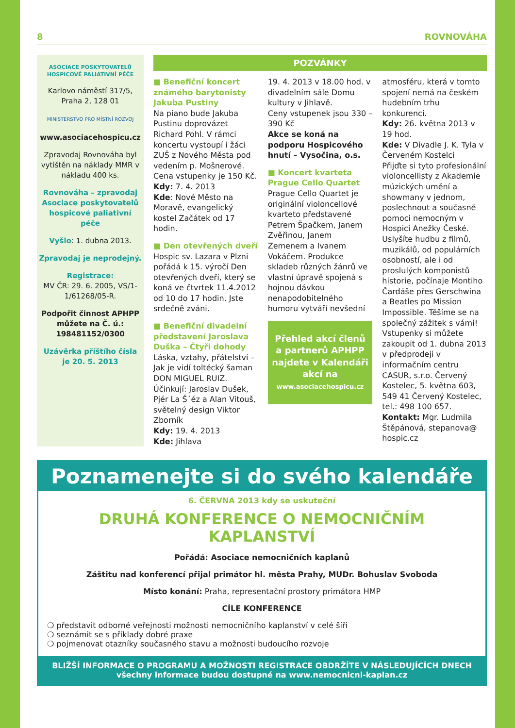8 ROVNOVÁHA
ASOCIACE POSKYTOVATELŮ HOSPICOVÉ PALIATIVNÍ PÉČE
Karlovo náměstí 317/5,
Praha 2, 128 01
MINISTERSTVO PRO MÍSTNÍ ROZVOJ
www.asociacehospicu.cz
Zpravodaj Rovnováha byl vytištěn na náklady MMR v nákladu 400 ks.
Rovnováha – zpravodaj Asociace poskytovatelů hospicové paliativní péče
Vyšlo: 1. dubna 2013.
Zpravodaj je neprodejný.
Registrace:
MV ČR: 29. 6. 2005, VS/1-1/61268/05-R.
Podpořit činnost APHPP můžete na Č. ú.: 198481152/0300
Uzávěrka příštího čísla je 20. 5. 2013
POZVÁNKY
■ Benefiční koncert známého barytonisty Jakuba Pustiny
Na piano bude Jakuba Pustinu doprovázet Richard Pohl. V rámci koncertu vystoupí i žáci ZUŠ z Nového Města pod vedením p. Mošnerové. Cena vstupenky je 150 Kč.
Kdy: 7. 4. 2013
Kde: Nové Město na Moravě, evangelický kostel Začátek od 17 hodin.
■ Den otevřených dveří
Hospic sv. Lazara v Plzni pořádá k 15. výročí Den otevřených dveří, který se koná ve čtvrtek 11.4.2012 od 10 do 17 hodin. Jste srdečně zváni.
■ Benefiční divadelní představení Jaroslava Duška – Čtyři dohody
Láska, vztahy, přátelství – Jak je vidí toltécký šaman DON MIGUEL RUIZ. Účinkují: Jaroslav Dušek, Pjér La Š´éz a Alan Vitouš, světelný design Viktor Zborník
Kdy: 19. 4. 2013
Kde: Jihlava
19. 4. 2013 v 18.00 hod. v divadelním sále Domu kultury v Jihlavě.
Ceny vstupenek jsou 330 – 390 Kč
Akce se koná na podporu Hospicového hnutí – Vysočina, o.s.
■ Koncert kvarteta Prague Cello Quartet
Prague Cello Quartet je originální violoncellové kvarteto představené Petrem Špačkem, Janem Zvěřinou, Janem Zemenem a Ivanem Vokáčem. Produkce skladeb různých žánrů ve vlastní úpravě spojená s hojnou dávkou nenapodobitelného humoru vytváří nevšední
Přehled akcí členů a partnerů APHPP najdete v Kalendáři akcí na
www.asociacehospicu.cz
atmosféru, která v tomto spojení nemá na českém hudebním trhu konkurenci.
Kdy: 26. května 2013 v 19 hod.
Kde: V Divadle J. K. Tyla v Červeném Kostelci
Přijďte si tyto profesionální violoncellisty z Akademie múzických umění a showmany v jednom, poslechnout a současně pomoci nemocným v Hospici Anežky České. Uslyšíte hudbu z filmů, muzikálů, od populárních osobností, ale i od proslulých komponistů historie, počínaje Montiho Čardáše přes Gerschwina a Beatles po Mission Impossible. Těšíme se na společný zážitek s vámi!
Vstupenky si můžete zakoupit od 1. dubna 2013 v předprodeji v informačním centru CASUR, s.r.o. Červený Kostelec, 5. května 603, 549 41 Červený Kostelec, tel.: 498 100 657.
Kontakt: Mgr. Ludmila Štěpánová, stepanova@ hospic.cz
Poznamenejte si do svého kalendáře
6. ČERVNA 2013 kdy se uskuteční
DRUHÁ KONFERENCE O NEMOCNIČNÍM KAPLANSTVÍ
Pořádá: Asociace nemocničních kaplanů
Záštitu nad konferencí přijal primátor hl. města Prahy, MUDr. Bohuslav Svoboda
Místo konání: Praha, representační prostory primátora HMP
CÍLE KONFERENCE
❍ představit odborné veřejnosti možnosti nemocničního kaplanství v celé šíři
❍ seznámit se s příklady dobré praxe
❍ pojmenovat otazníky současného stavu a možnosti budoucího rozvoje
BLIŽŠÍ INFORMACE O PROGRAMU A MOŽNOSTI REGISTRACE OBDRŽÍTE V NÁSLEDUJÍCÍCH DNECH
všechny informace budou dostupné na www.nemocnicni-kaplan.cz